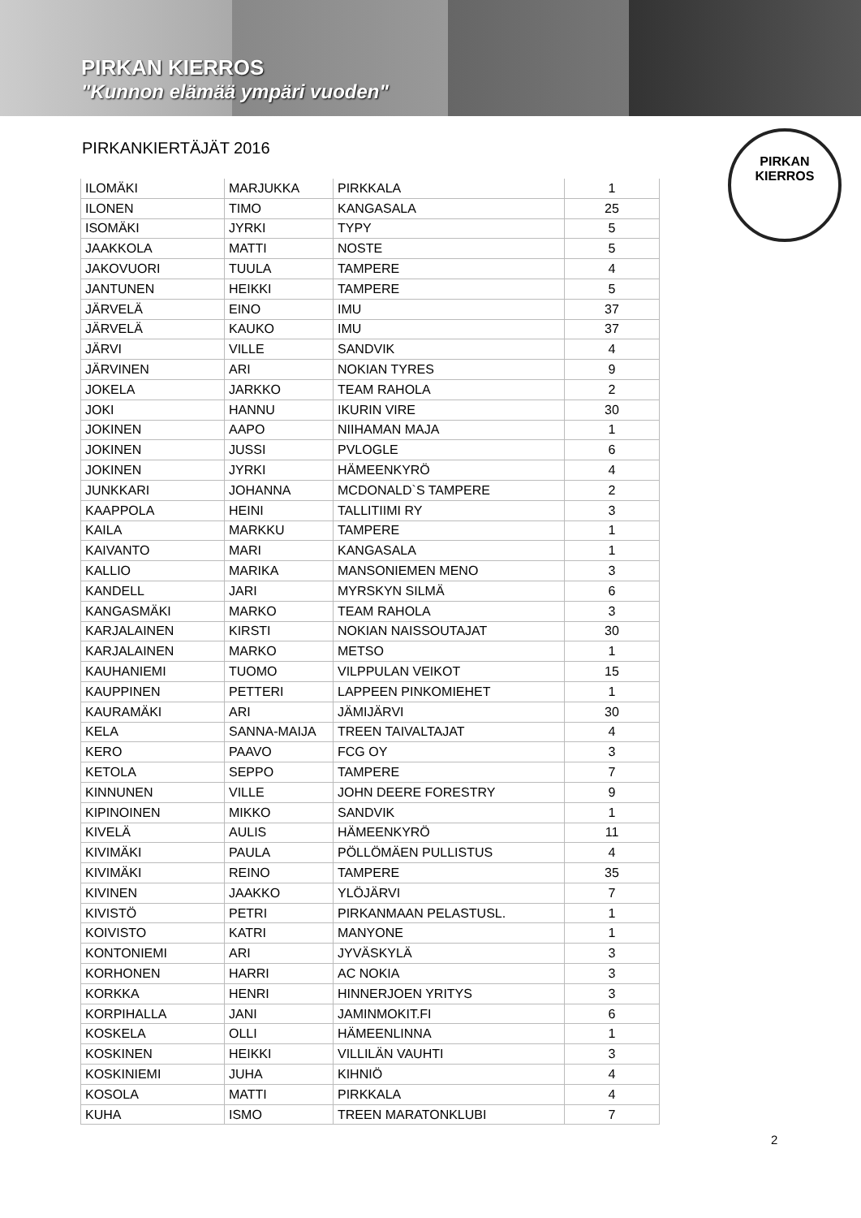PIRKAN KIERROS
"Kunnon elämää ympäri vuoden"
PIRKAN
KIERROS
PIRKANKIERTÄJÄT 2016
| ILOMÄKI | MARJUKKA | PIRKKALA | 1 |
| ILONEN | TIMO | KANGASALA | 25 |
| ISOMÄKI | JYRKI | TYPY | 5 |
| JAAKKOLA | MATTI | NOSTE | 5 |
| JAKOVUORI | TUULA | TAMPERE | 4 |
| JANTUNEN | HEIKKI | TAMPERE | 5 |
| JÄRVELÄ | EINO | IMU | 37 |
| JÄRVELÄ | KAUKO | IMU | 37 |
| JÄRVI | VILLE | SANDVIK | 4 |
| JÄRVINEN | ARI | NOKIAN TYRES | 9 |
| JOKELA | JARKKO | TEAM RAHOLA | 2 |
| JOKI | HANNU | IKURIN VIRE | 30 |
| JOKINEN | AAPO | NIIHAMAN MAJA | 1 |
| JOKINEN | JUSSI | PVLOGLE | 6 |
| JOKINEN | JYRKI | HÄMEENKYRÖ | 4 |
| JUNKKARI | JOHANNA | MCDONALD`S TAMPERE | 2 |
| KAAPPOLA | HEINI | TALLITIIMI RY | 3 |
| KAILA | MARKKU | TAMPERE | 1 |
| KAIVANTO | MARI | KANGASALA | 1 |
| KALLIO | MARIKA | MANSONIEMEN MENO | 3 |
| KANDELL | JARI | MYRSKYN SILMÄ | 6 |
| KANGASMÄKI | MARKO | TEAM RAHOLA | 3 |
| KARJALAINEN | KIRSTI | NOKIAN NAISSOUTAJAT | 30 |
| KARJALAINEN | MARKO | METSO | 1 |
| KAUHANIEMI | TUOMO | VILPPULAN VEIKOT | 15 |
| KAUPPINEN | PETTERI | LAPPEEN PINKOMIEHET | 1 |
| KAURAMÄKI | ARI | JÄMIJÄRVI | 30 |
| KELA | SANNA-MAIJA | TREEN TAIVALTAJAT | 4 |
| KERO | PAAVO | FCG OY | 3 |
| KETOLA | SEPPO | TAMPERE | 7 |
| KINNUNEN | VILLE | JOHN DEERE FORESTRY | 9 |
| KIPINOINEN | MIKKO | SANDVIK | 1 |
| KIVELÄ | AULIS | HÄMEENKYRÖ | 11 |
| KIVIMÄKI | PAULA | PÖLLÖMÄEN PULLISTUS | 4 |
| KIVIMÄKI | REINO | TAMPERE | 35 |
| KIVINEN | JAAKKO | YLÖJÄRVI | 7 |
| KIVISTÖ | PETRI | PIRKANMAAN PELASTUSL. | 1 |
| KOIVISTO | KATRI | MANYONE | 1 |
| KONTONIEMI | ARI | JYVÄSKYLÄ | 3 |
| KORHONEN | HARRI | AC NOKIA | 3 |
| KORKKA | HENRI | HINNERJOEN YRITYS | 3 |
| KORPIHALLA | JANI | JAMINMOKIT.FI | 6 |
| KOSKELA | OLLI | HÄMEENLINNA | 1 |
| KOSKINEN | HEIKKI | VILLILÄN VAUHTI | 3 |
| KOSKINIEMI | JUHA | KIHNIÖ | 4 |
| KOSOLA | MATTI | PIRKKALA | 4 |
| KUHA | ISMO | TREEN MARATONKLUBI | 7 |
2